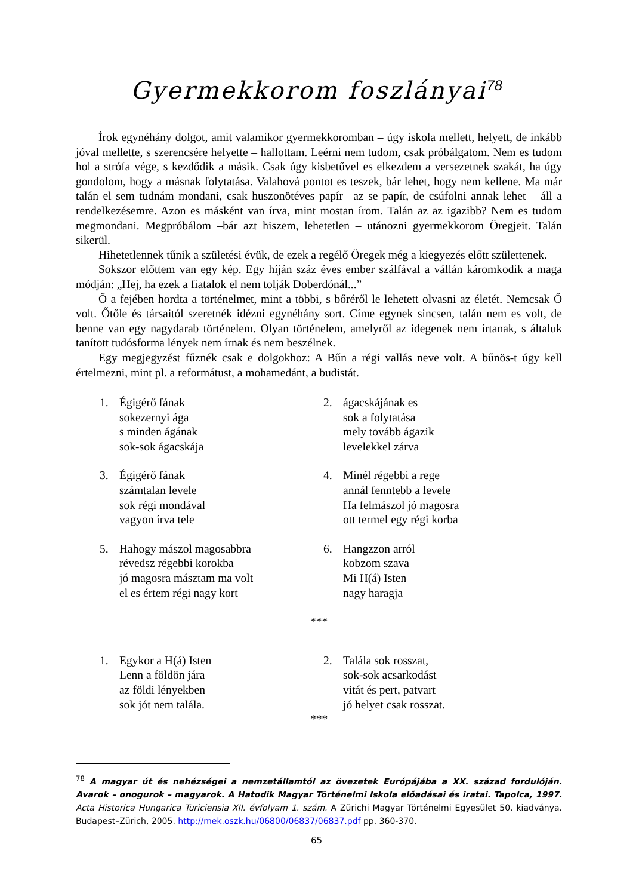Gyermekkorom foszlányai<sup>78</sup>
Írok egynéhány dolgot, amit valamikor gyermekkoromban – úgy iskola mellett, helyett, de inkább jóval mellette, s szerencsére helyette – hallottam. Leérni nem tudom, csak próbálgatom. Nem es tudom hol a strófa vége, s kezdődik a másik. Csak úgy kisbetűvel es elkezdem a versezetnek szakát, ha úgy gondolom, hogy a másnak folytatása. Valahová pontot es teszek, bár lehet, hogy nem kellene. Ma már talán el sem tudnám mondani, csak huszonötéves papír –az se papír, de csúfolni annak lehet – áll a rendelkezésemre. Azon es másként van írva, mint mostan írom. Talán az az igazibb? Nem es tudom megmondani. Megpróbálom –bár azt hiszem, lehetetlen – utánozni gyermekkorom Öregjeit. Talán sikerül.
Hihetetlennek tűnik a születési évük, de ezek a regélő Öregek még a kiegyezés előtt születtenek.
Sokszor előttem van egy kép. Egy híján száz éves ember szálfával a vállán káromkodik a maga módján: „Hej, ha ezek a fiatalok el nem tolják Doberdónál...”
Ő a fejében hordta a történelmet, mint a többi, s bőréről le lehetett olvasni az életét. Nemcsak Ő volt. Őtőle és társaitól szeretnék idézni egynéhány sort. Címe egynek sincsen, talán nem es volt, de benne van egy nagydarab történelem. Olyan történelem, amelyről az idegenek nem írtanak, s általuk tanított tudósforma lények nem írnak és nem beszélnek.
Egy megjegyzést fűznék csak e dolgokhoz: A Bűn a régi vallás neve volt. A bűnös-t úgy kell értelmezni, mint pl. a reformátust, a mohamedánt, a budistát.
1. Égigérő fának
sokezernyi ága
s minden ágának
sok-sok ágacskája
2. ágacskájának es
sok a folytatása
mely tovább ágazik
levelekkel zárva
3. Égigérő fának
számtalan levele
sok régi mondával
vagyon írva tele
4. Minél régebbi a rege
annál fenntebb a levele
Ha felmászol jó magosra
ott termel egy régi korba
5. Hahogy mászol magosabbra
révedsz régebbi korokba
jó magosra másztam ma volt
el es értem régi nagy kort
6. Hangzzon arról
kobzom szava
Mi H(á) Isten
nagy haragja
***
1. Egykor a H(á) Isten
Lenn a földön jára
az földi lényekben
sok jót nem talála.
2. Talála sok rosszat,
sok-sok acsarkodást
vitát és pert, patvart
jó helyet csak rosszat.
***
<sup>78</sup> A magyar út és nehézségei a nemzetállamtól az övezetek Európájába a XX. század fordulóján. Avarok – onogurok – magyarok. A Hatodik Magyar Történelmi Iskola előadásai és iratai. Tapolca, 1997. Acta Historica Hungarica Turiciensia XII. évfolyam 1. szám. A Zürichi Magyar Történelmi Egyesület 50. kiadványa. Budapest–Zürich, 2005. http://mek.oszk.hu/06800/06837/06837.pdf pp. 360-370.
65